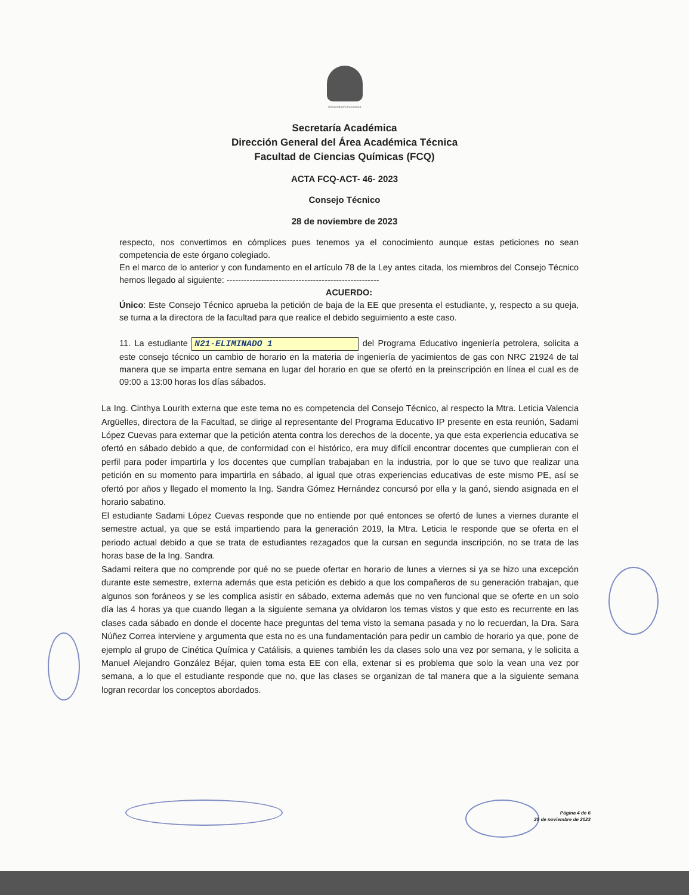Universidad Veracruzana
Secretaría Académica
Dirección General del Área Académica Técnica
Facultad de Ciencias Químicas (FCQ)
ACTA FCQ-ACT- 46- 2023
Consejo Técnico
28 de noviembre de 2023
respecto, nos convertimos en cómplices pues tenemos ya el conocimiento aunque estas peticiones no sean competencia de este órgano colegiado.
En el marco de lo anterior y con fundamento en el artículo 78 de la Ley antes citada, los miembros del Consejo Técnico hemos llegado al siguiente: -----------------------------------------------------
ACUERDO:
Único: Este Consejo Técnico aprueba la petición de baja de la EE que presenta el estudiante, y, respecto a su queja, se turna a la directora de la facultad para que realice el debido seguimiento a este caso.
11. La estudiante N21-ELIMINADO 1 del Programa Educativo ingeniería petrolera, solicita a este consejo técnico un cambio de horario en la materia de ingeniería de yacimientos de gas con NRC 21924 de tal manera que se imparta entre semana en lugar del horario en que se ofertó en la preinscripción en línea el cual es de 09:00 a 13:00 horas los días sábados.
La Ing. Cinthya Lourith externa que este tema no es competencia del Consejo Técnico, al respecto la Mtra. Leticia Valencia Argüelles, directora de la Facultad, se dirige al representante del Programa Educativo IP presente en esta reunión, Sadami López Cuevas para externar que la petición atenta contra los derechos de la docente, ya que esta experiencia educativa se ofertó en sábado debido a que, de conformidad con el histórico, era muy difícil encontrar docentes que cumplieran con el perfil para poder impartirla y los docentes que cumplían trabajaban en la industria, por lo que se tuvo que realizar una petición en su momento para impartirla en sábado, al igual que otras experiencias educativas de este mismo PE, así se ofertó por años y llegado el momento la Ing. Sandra Gómez Hernández concursó por ella y la ganó, siendo asignada en el horario sabatino.
El estudiante Sadami López Cuevas responde que no entiende por qué entonces se ofertó de lunes a viernes durante el semestre actual, ya que se está impartiendo para la generación 2019, la Mtra. Leticia le responde que se oferta en el periodo actual debido a que se trata de estudiantes rezagados que la cursan en segunda inscripción, no se trata de las horas base de la Ing. Sandra.
Sadami reitera que no comprende por qué no se puede ofertar en horario de lunes a viernes si ya se hizo una excepción durante este semestre, externa además que esta petición es debido a que los compañeros de su generación trabajan, que algunos son foráneos y se les complica asistir en sábado, externa además que no ven funcional que se oferte en un solo día las 4 horas ya que cuando llegan a la siguiente semana ya olvidaron los temas vistos y que esto es recurrente en las clases cada sábado en donde el docente hace preguntas del tema visto la semana pasada y no lo recuerdan, la Dra. Sara Núñez Correa interviene y argumenta que esta no es una fundamentación para pedir un cambio de horario ya que, pone de ejemplo al grupo de Cinética Química y Catálisis, a quienes también les da clases solo una vez por semana, y le solicita a Manuel Alejandro González Béjar, quien toma esta EE con ella, extenar si es problema que solo la vean una vez por semana, a lo que el estudiante responde que no, que las clases se organizan de tal manera que a la siguiente semana logran recordar los conceptos abordados.
Página 4 de 6
28 de noviembre de 2023